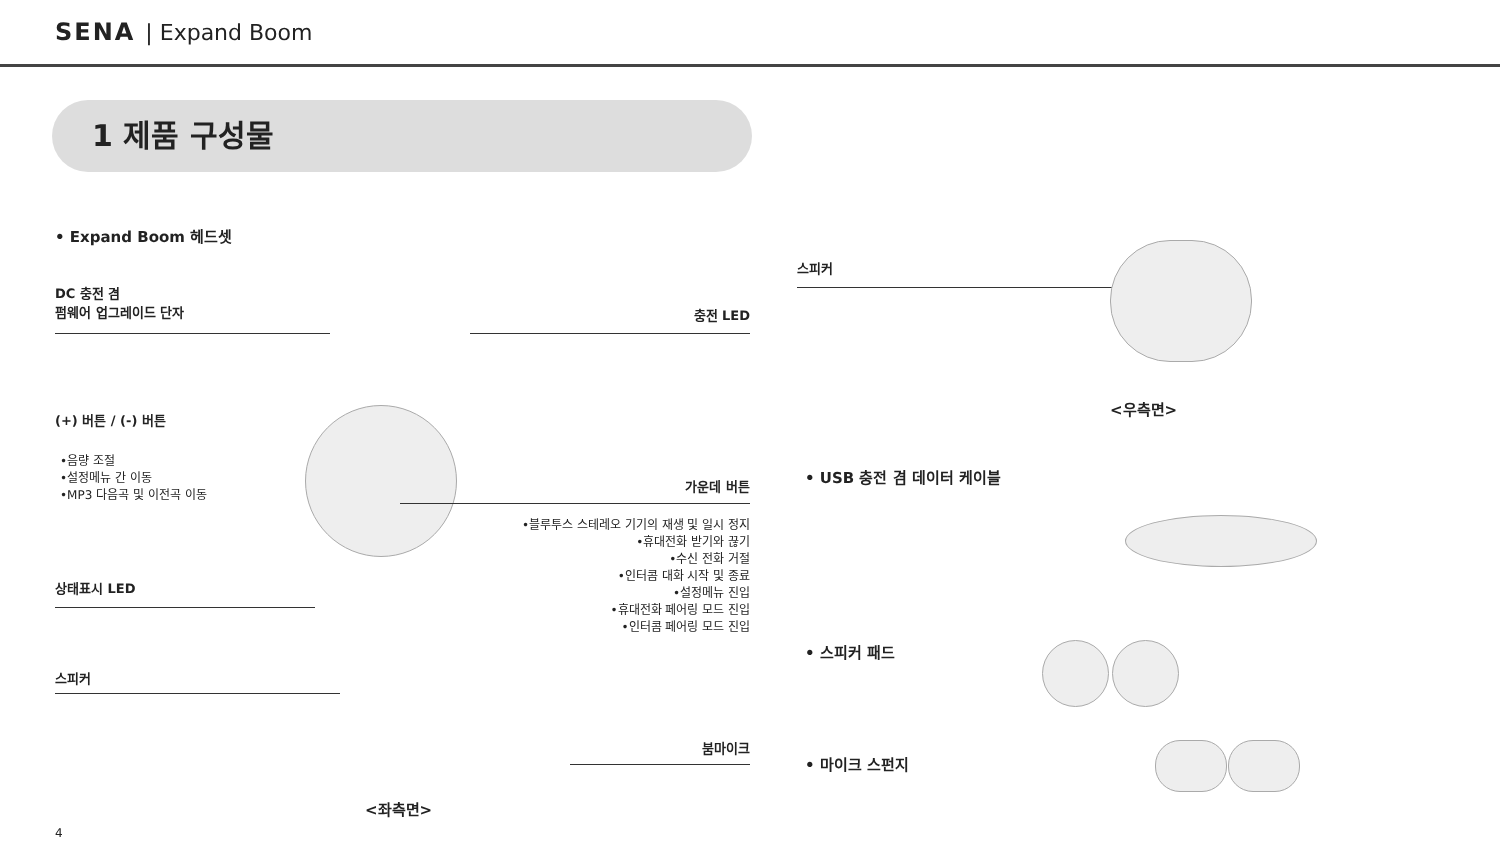SENA | Expand Boom
1 제품 구성물
• Expand Boom 헤드셋
DC 충전 겸
펌웨어 업그레이드 단자
충전 LED
(+) 버튼 / (-) 버튼
•음량 조절
•설정메뉴 간 이동
•MP3 다음곡 및 이전곡 이동
가운데 버튼
•블루투스 스테레오 기기의 재생 및 일시 정지
•휴대전화 받기와 끊기
•수신 전화 거절
•인터콤 대화 시작 및 종료
•설정메뉴 진입
•휴대전화 페어링 모드 진입
•인터콤 페어링 모드 진입
상태표시 LED
스피커
붐마이크
<좌측면>
4
스피커
<우측면>
• USB 충전 겸 데이터 케이블
• 스피커 패드
• 마이크 스펀지